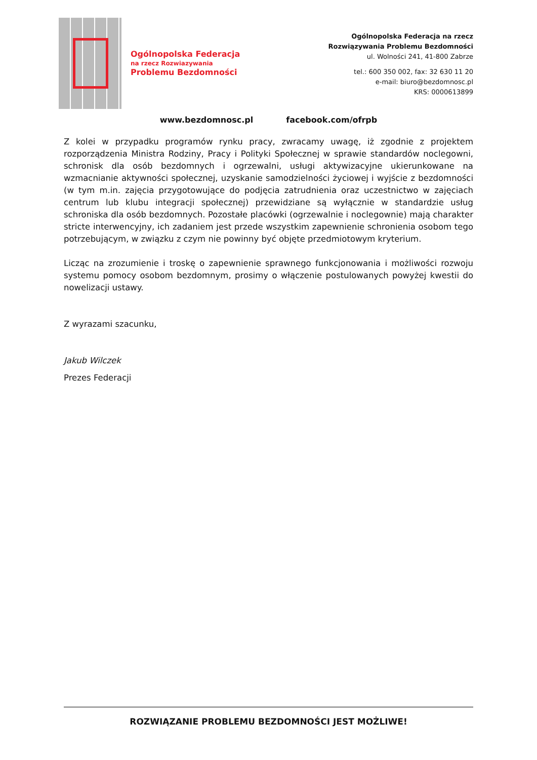Ogólnopolska Federacja
na rzecz Rozwiazywania
Problemu Bezdomności
Ogólnopolska Federacja na rzecz
Rozwiązywania Problemu Bezdomności
ul. Wolności 241, 41-800 Zabrze
tel.: 600 350 002, fax: 32 630 11 20
e-mail: biuro@bezdomnosc.pl
KRS: 0000613899
www.bezdomnosc.pl facebook.com/ofrpb
Z kolei w przypadku programów rynku pracy, zwracamy uwagę, iż zgodnie z projektem rozporządzenia Ministra Rodziny, Pracy i Polityki Społecznej w sprawie standardów noclegowni, schronisk dla osób bezdomnych i ogrzewalni, usługi aktywizacyjne ukierunkowane na wzmacnianie aktywności społecznej, uzyskanie samodzielności życiowej i wyjście z bezdomności (w tym m.in. zajęcia przygotowujące do podjęcia zatrudnienia oraz uczestnictwo w zajęciach centrum lub klubu integracji społecznej) przewidziane są wyłącznie w standardzie usług schroniska dla osób bezdomnych. Pozostałe placówki (ogrzewalnie i noclegownie) mają charakter stricte interwencyjny, ich zadaniem jest przede wszystkim zapewnienie schronienia osobom tego potrzebującym, w związku z czym nie powinny być objęte przedmiotowym kryterium.
Licząc na zrozumienie i troskę o zapewnienie sprawnego funkcjonowania i możliwości rozwoju systemu pomocy osobom bezdomnym, prosimy o włączenie postulowanych powyżej kwestii do nowelizacji ustawy.
Z wyrazami szacunku,
Jakub Wilczek
Prezes Federacji
ROZWIĄZANIE PROBLEMU BEZDOMNOŚCI JEST MOŻLIWE!